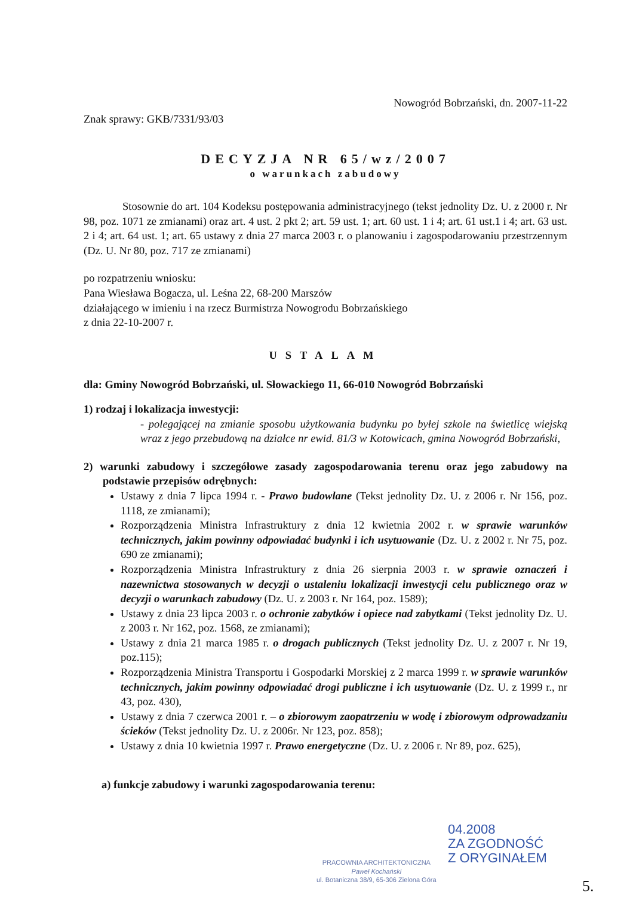Nowogród Bobrzański, dn. 2007-11-22
Znak sprawy: GKB/7331/93/03
DECYZJA NR 65/wz/2007
o warunkach zabudowy
Stosownie do art. 104 Kodeksu postępowania administracyjnego (tekst jednolity Dz. U. z 2000 r. Nr 98, poz. 1071 ze zmianami) oraz art. 4 ust. 2 pkt 2; art. 59 ust. 1; art. 60 ust. 1 i 4; art. 61 ust.1 i 4; art. 63 ust. 2 i 4; art. 64 ust. 1; art. 65 ustawy z dnia 27 marca 2003 r. o planowaniu i zagospodarowaniu przestrzennym (Dz. U. Nr 80, poz. 717 ze zmianami)
po rozpatrzeniu wniosku:
Pana Wiesława Bogacza, ul. Leśna 22, 68-200 Marszów
działającego w imieniu i na rzecz Burmistrza Nowogrodu Bobrzańskiego
z dnia 22-10-2007 r.
USTALAM
dla: Gminy Nowogród Bobrzański, ul. Słowackiego 11, 66-010 Nowogród Bobrzański
1) rodzaj i lokalizacja inwestycji:
- polegającej na zmianie sposobu użytkowania budynku po byłej szkole na świetlicę wiejską wraz z jego przebudową na działce nr ewid. 81/3 w Kotowicach, gmina Nowogród Bobrzański,
2) warunki zabudowy i szczegółowe zasady zagospodarowania terenu oraz jego zabudowy na podstawie przepisów odrębnych:
Ustawy z dnia 7 lipca 1994 r. - Prawo budowlane (Tekst jednolity Dz. U. z 2006 r. Nr 156, poz. 1118, ze zmianami);
Rozporządzenia Ministra Infrastruktury z dnia 12 kwietnia 2002 r. w sprawie warunków technicznych, jakim powinny odpowiadać budynki i ich usytuowanie (Dz. U. z 2002 r. Nr 75, poz. 690 ze zmianami);
Rozporządzenia Ministra Infrastruktury z dnia 26 sierpnia 2003 r. w sprawie oznaczeń i nazewnictwa stosowanych w decyzji o ustaleniu lokalizacji inwestycji celu publicznego oraz w decyzji o warunkach zabudowy (Dz. U. z 2003 r. Nr 164, poz. 1589);
Ustawy z dnia 23 lipca 2003 r. o ochronie zabytków i opiece nad zabytkami (Tekst jednolity Dz. U. z 2003 r. Nr 162, poz. 1568, ze zmianami);
Ustawy z dnia 21 marca 1985 r. o drogach publicznych (Tekst jednolity Dz. U. z 2007 r. Nr 19, poz.115);
Rozporządzenia Ministra Transportu i Gospodarki Morskiej z 2 marca 1999 r. w sprawie warunków technicznych, jakim powinny odpowiadać drogi publiczne i ich usytuowanie (Dz. U. z 1999 r., nr 43, poz. 430),
Ustawy z dnia 7 czerwca 2001 r. – o zbiorowym zaopatrzeniu w wodę i zbiorowym odprowadzaniu ścieków (Tekst jednolity Dz. U. z 2006r. Nr 123, poz. 858);
Ustawy z dnia 10 kwietnia 1997 r. Prawo energetyczne (Dz. U. z 2006 r. Nr 89, poz. 625),
a) funkcje zabudowy i warunki zagospodarowania terenu:
04.2008
ZA ZGODNOŚĆ
Z ORYGINAŁEM
PRACOWNIA ARCHITEKTONICZNA
Paweł Kochański
ul. Botaniczna 38/9, 65-306 Zielona Góra
5.